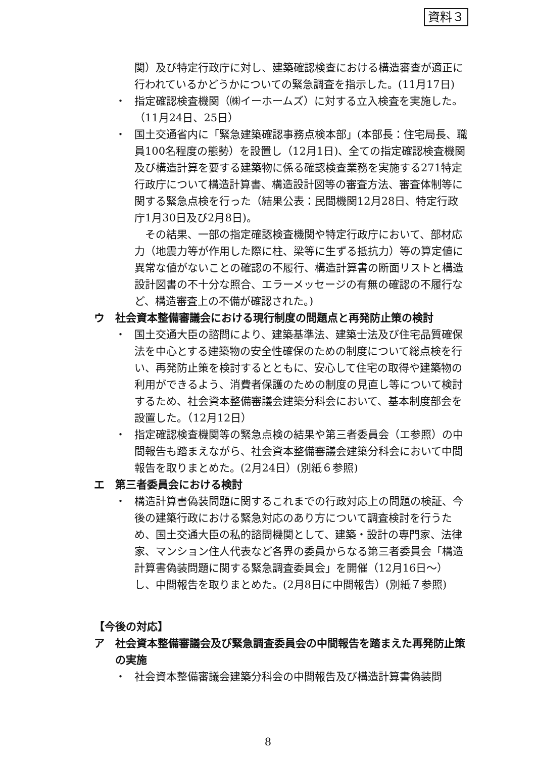資料３
関）及び特定行政庁に対し、建築確認検査における構造審査が適正に行われているかどうかについての緊急調査を指示した。(11月17日)
・ 指定確認検査機関（㈱イーホームズ）に対する立入検査を実施した。（11月24日、25日）
・ 国土交通省内に「緊急建築確認事務点検本部」(本部長：住宅局長、職員100名程度の態勢）を設置し（12月1日)、全ての指定確認検査機関及び構造計算を要する建築物に係る確認検査業務を実施する271特定行政庁について構造計算書、構造設計図等の審査方法、審査体制等に関する緊急点検を行った（結果公表：民間機関12月28日、特定行政庁1月30日及び2月8日)。
　その結果、一部の指定確認検査機関や特定行政庁において、部材応力（地震力等が作用した際に柱、梁等に生ずる抵抗力）等の算定値に異常な値がないことの確認の不履行、構造計算書の断面リストと構造設計図書の不十分な照合、エラーメッセージの有無の確認の不履行など、構造審査上の不備が確認された。)
ウ 社会資本整備審議会における現行制度の問題点と再発防止策の検討
・ 国土交通大臣の諮問により、建築基準法、建築士法及び住宅品質確保法を中心とする建築物の安全性確保のための制度について総点検を行い、再発防止策を検討するとともに、安心して住宅の取得や建築物の利用ができるよう、消費者保護のための制度の見直し等について検討するため、社会資本整備審議会建築分科会において、基本制度部会を設置した。（12月12日）
・ 指定確認検査機関等の緊急点検の結果や第三者委員会（エ参照）の中間報告も踏まえながら、社会資本整備審議会建築分科会において中間報告を取りまとめた。(2月24日）(別紙６参照)
エ 第三者委員会における検討
・ 構造計算書偽装問題に関するこれまでの行政対応上の問題の検証、今後の建築行政における緊急対応のあり方について調査検討を行うため、国土交通大臣の私的諮問機関として、建築・設計の専門家、法律家、マンション住人代表など各界の委員からなる第三者委員会「構造計算書偽装問題に関する緊急調査委員会」を開催（12月16日〜）し、中間報告を取りまとめた。(2月8日に中間報告）(別紙７参照)
【今後の対応】
ア 社会資本整備審議会及び緊急調査委員会の中間報告を踏まえた再発防止策の実施
・ 社会資本整備審議会建築分科会の中間報告及び構造計算書偽装問
8